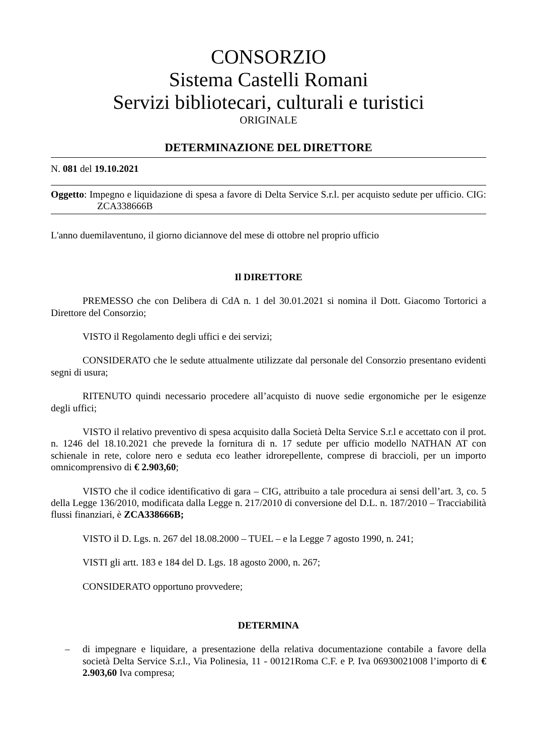CONSORZIO
Sistema Castelli Romani
Servizi bibliotecari, culturali e turistici
ORIGINALE
DETERMINAZIONE DEL DIRETTORE
N. 081 del 19.10.2021
Oggetto: Impegno e liquidazione di spesa a favore di Delta Service S.r.l. per acquisto sedute per ufficio. CIG: ZCA338666B
L'anno duemilaventuno, il giorno diciannove del mese di ottobre nel proprio ufficio
Il DIRETTORE
PREMESSO che con Delibera di CdA n. 1 del 30.01.2021 si nomina il Dott. Giacomo Tortorici a Direttore del Consorzio;
VISTO il Regolamento degli uffici e dei servizi;
CONSIDERATO che le sedute attualmente utilizzate dal personale del Consorzio presentano evidenti segni di usura;
RITENUTO quindi necessario procedere all’acquisto di nuove sedie ergonomiche per le esigenze degli uffici;
VISTO il relativo preventivo di spesa acquisito dalla Società Delta Service S.r.l e accettato con il prot. n. 1246 del 18.10.2021 che prevede la fornitura di n. 17 sedute per ufficio modello NATHAN AT con schienale in rete, colore nero e seduta eco leather idrorepellente, comprese di braccioli, per un importo omnicomprensivo di € 2.903,60;
VISTO che il codice identificativo di gara – CIG, attribuito a tale procedura ai sensi dell’art. 3, co. 5 della Legge 136/2010, modificata dalla Legge n. 217/2010 di conversione del D.L. n. 187/2010 – Tracciabilità flussi finanziari, è ZCA338666B;
VISTO il D. Lgs. n. 267 del 18.08.2000 – TUEL – e la Legge 7 agosto 1990, n. 241;
VISTI gli artt. 183 e 184 del D. Lgs. 18 agosto 2000, n. 267;
CONSIDERATO opportuno provvedere;
DETERMINA
– di impegnare e liquidare, a presentazione della relativa documentazione contabile a favore della società Delta Service S.r.l., Via Polinesia, 11 - 00121Roma C.F. e P. Iva 06930021008 l’importo di € 2.903,60 Iva compresa;